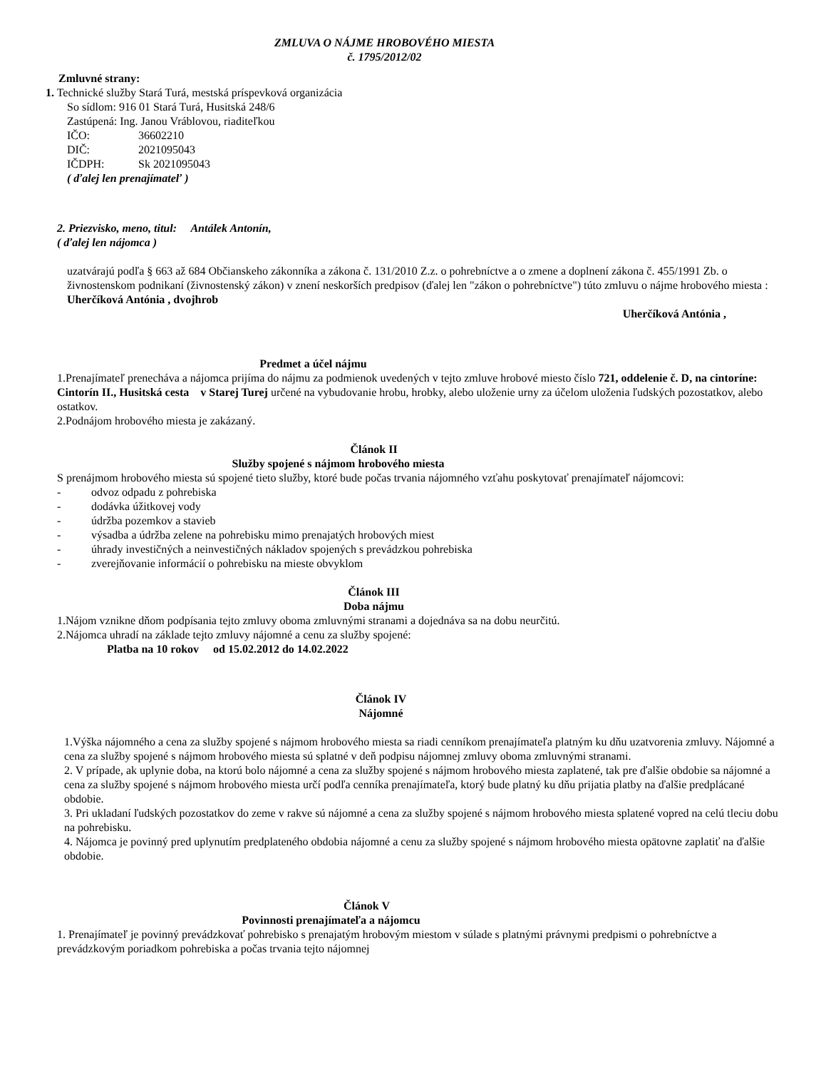ZMLUVA O NÁJME HROBOVÉHO MIESTA
č. 1795/2012/02
Zmluvné strany:
1. Technické služby Stará Turá, mestská príspevková organizácia
So sídlom: 916 01 Stará Turá, Husitská 248/6
Zastúpená: Ing. Janou Vráblovou, riaditeľkou
IČO: 36602210
DIČ: 2021095043
IČDPH: Sk 2021095043
( ďalej len prenajímateľ )
2. Priezvisko, meno, titul: Antálek Antonín,
( ďalej len nájomca )
uzatvárajú podľa § 663 až 684 Občianskeho zákonníka a zákona č. 131/2010 Z.z. o pohrebníctve a o zmene a doplnení zákona č. 455/1991 Zb. o živnostenskom podnikaní (živnostenský zákon) v znení neskorších predpisov (ďalej len "zákon o pohrebníctve") túto zmluvu o nájme hrobového miesta : Uherčíková Antónia , dvojhrob
Uherčíková Antónia ,
Predmet a účel nájmu
1.Prenajímateľ prenecháva a nájomca prijíma do nájmu za podmienok uvedených v tejto zmluve hrobové miesto číslo 721, oddelenie č. D, na cintoríne: Cintorín II., Husitská cesta v Starej Turej určené na vybudovanie hrobu, hrobky, alebo uloženie urny za účelom uloženia ľudských pozostatkov, alebo ostatkov.
2.Podnájom hrobového miesta je zakázaný.
Článok II
Služby spojené s nájmom hrobového miesta
S prenájmom hrobového miesta sú spojené tieto služby, ktoré bude počas trvania nájomného vzťahu poskytovať prenajímateľ nájomcovi:
- odvoz odpadu z pohrebiska
- dodávka úžitkovej vody
- údržba pozemkov a stavieb
- výsadba a údržba zelene na pohrebisku mimo prenajatých hrobových miest
- úhrady investičných a neinvestičných nákladov spojených s prevádzkou pohrebiska
- zverejňovanie informácií o pohrebisku na mieste obvyklom
Článok III
Doba nájmu
1.Nájom vznikne dňom podpísania tejto zmluvy oboma zmluvnými stranami a dojednáva sa na dobu neurčitú.
2.Nájomca uhradí na základe tejto zmluvy nájomné a cenu za služby spojené:
Platba na 10 rokov od 15.02.2012 do 14.02.2022
Článok IV
Nájomné
1.Výška nájomného a cena za služby spojené s nájmom hrobového miesta sa riadi cenníkom prenajímateľa platným ku dňu uzatvorenia zmluvy. Nájomné a cena za služby spojené s nájmom hrobového miesta sú splatné v deň podpisu nájomnej zmluvy oboma zmluvnými stranami.
2. V prípade, ak uplynie doba, na ktorú bolo nájomné a cena za služby spojené s nájmom hrobového miesta zaplatené, tak pre ďalšie obdobie sa nájomné a cena za služby spojené s nájmom hrobového miesta určí podľa cenníka prenajímateľa, ktorý bude platný ku dňu prijatia platby na ďalšie predplácané obdobie.
3. Pri ukladaní ľudských pozostatkov do zeme v rakve sú nájomné a cena za služby spojené s nájmom hrobového miesta splatené vopred na celú tleciu dobu na pohrebisku.
4. Nájomca je povinný pred uplynutím predplateného obdobia nájomné a cenu za služby spojené s nájmom hrobového miesta opätovne zaplatiť na ďalšie obdobie.
Článok V
Povinnosti prenajímateľa a nájomcu
1. Prenajímateľ je povinný prevádzkovať pohrebisko s prenajatým hrobovým miestom v súlade s platnými právnymi predpismi o pohrebníctve a prevádzkovým poriadkom pohrebiska a počas trvania tejto nájomnej